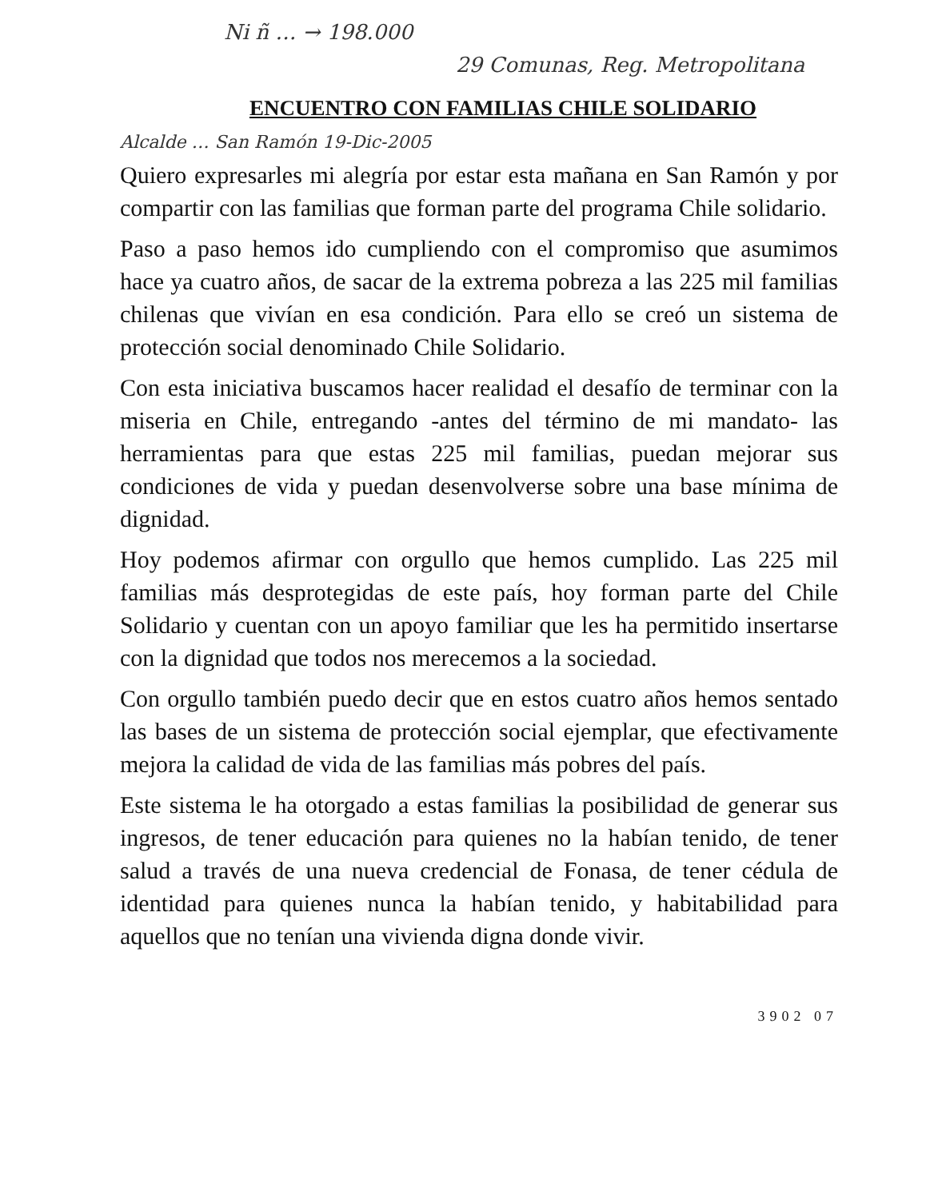Ni ñ … → 198.000
29 Comunas, Reg. Metropolitana
ENCUENTRO CON FAMILIAS CHILE SOLIDARIO
Alcalde … San Ramón 19-Dic-2005
Quiero expresarles mi alegría por estar esta mañana en San Ramón y por compartir con las familias que forman parte del programa Chile solidario.
Paso a paso hemos ido cumpliendo con el compromiso que asumimos hace ya cuatro años, de sacar de la extrema pobreza a las 225 mil familias chilenas que vivían en esa condición. Para ello se creó un sistema de protección social denominado Chile Solidario.
Con esta iniciativa buscamos hacer realidad el desafío de terminar con la miseria en Chile, entregando -antes del término de mi mandato- las herramientas para que estas 225 mil familias, puedan mejorar sus condiciones de vida y puedan desenvolverse sobre una base mínima de dignidad.
Hoy podemos afirmar con orgullo que hemos cumplido. Las 225 mil familias más desprotegidas de este país, hoy forman parte del Chile Solidario y cuentan con un apoyo familiar que les ha permitido insertarse con la dignidad que todos nos merecemos a la sociedad.
Con orgullo también puedo decir que en estos cuatro años hemos sentado las bases de un sistema de protección social ejemplar, que efectivamente mejora la calidad de vida de las familias más pobres del país.
Este sistema le ha otorgado a estas familias la posibilidad de generar sus ingresos, de tener educación para quienes no la habían tenido, de tener salud a través de una nueva credencial de Fonasa, de tener cédula de identidad para quienes nunca la habían tenido, y habitabilidad para aquellos que no tenían una vivienda digna donde vivir.
3902 07